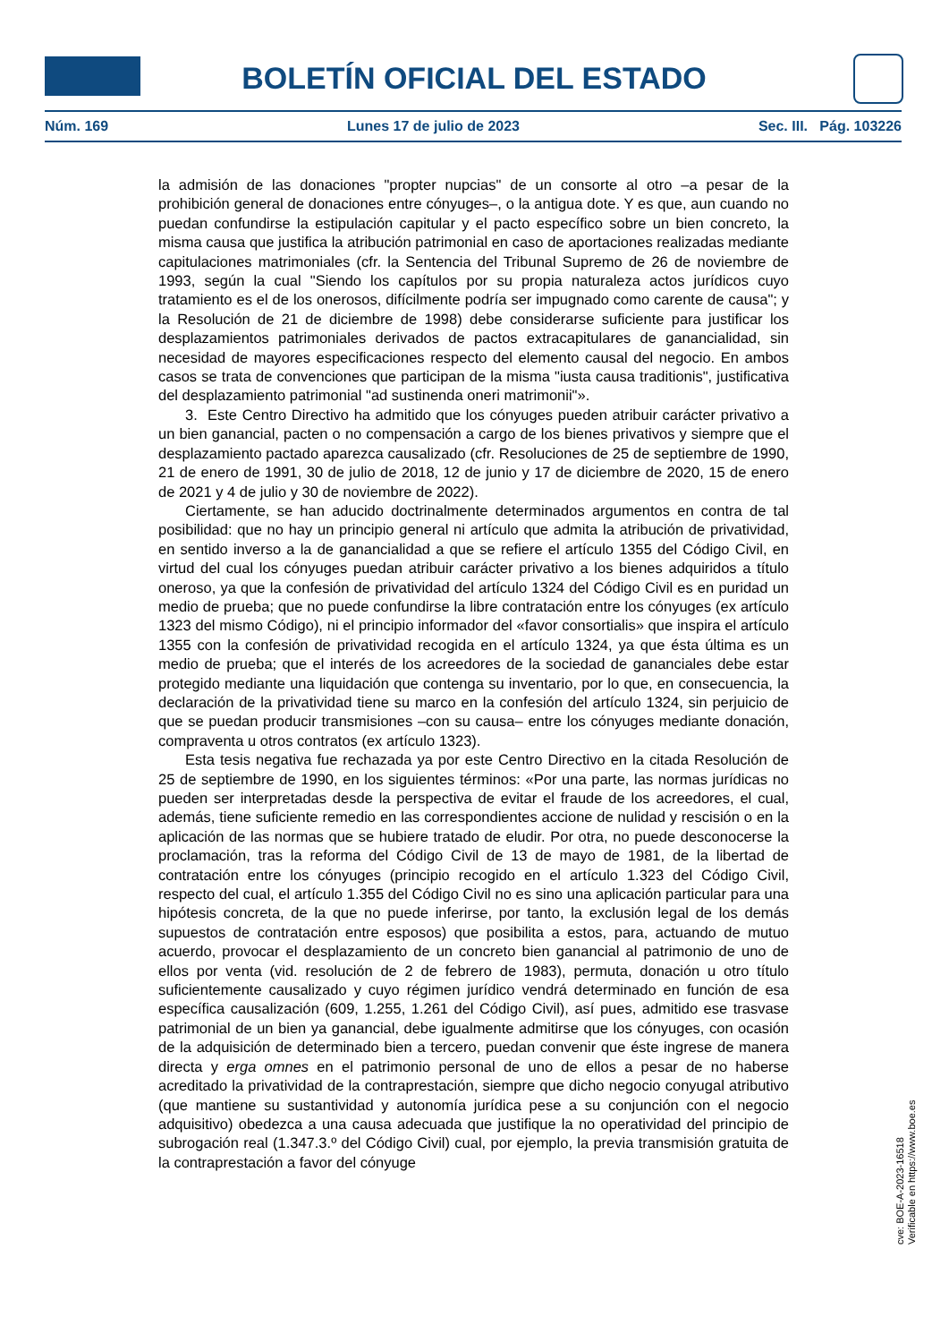BOLETÍN OFICIAL DEL ESTADO
Núm. 169 Lunes 17 de julio de 2023 Sec. III. Pág. 103226
la admisión de las donaciones "propter nupcias" de un consorte al otro –a pesar de la prohibición general de donaciones entre cónyuges–, o la antigua dote. Y es que, aun cuando no puedan confundirse la estipulación capitular y el pacto específico sobre un bien concreto, la misma causa que justifica la atribución patrimonial en caso de aportaciones realizadas mediante capitulaciones matrimoniales (cfr. la Sentencia del Tribunal Supremo de 26 de noviembre de 1993, según la cual "Siendo los capítulos por su propia naturaleza actos jurídicos cuyo tratamiento es el de los onerosos, difícilmente podría ser impugnado como carente de causa"; y la Resolución de 21 de diciembre de 1998) debe considerarse suficiente para justificar los desplazamientos patrimoniales derivados de pactos extracapitulares de ganancialidad, sin necesidad de mayores especificaciones respecto del elemento causal del negocio. En ambos casos se trata de convenciones que participan de la misma "iusta causa traditionis", justificativa del desplazamiento patrimonial "ad sustinenda oneri matrimonii"».
3. Este Centro Directivo ha admitido que los cónyuges pueden atribuir carácter privativo a un bien ganancial, pacten o no compensación a cargo de los bienes privativos y siempre que el desplazamiento pactado aparezca causalizado (cfr. Resoluciones de 25 de septiembre de 1990, 21 de enero de 1991, 30 de julio de 2018, 12 de junio y 17 de diciembre de 2020, 15 de enero de 2021 y 4 de julio y 30 de noviembre de 2022).
Ciertamente, se han aducido doctrinalmente determinados argumentos en contra de tal posibilidad: que no hay un principio general ni artículo que admita la atribución de privatividad, en sentido inverso a la de ganancialidad a que se refiere el artículo 1355 del Código Civil, en virtud del cual los cónyuges puedan atribuir carácter privativo a los bienes adquiridos a título oneroso, ya que la confesión de privatividad del artículo 1324 del Código Civil es en puridad un medio de prueba; que no puede confundirse la libre contratación entre los cónyuges (ex artículo 1323 del mismo Código), ni el principio informador del «favor consortialis» que inspira el artículo 1355 con la confesión de privatividad recogida en el artículo 1324, ya que ésta última es un medio de prueba; que el interés de los acreedores de la sociedad de gananciales debe estar protegido mediante una liquidación que contenga su inventario, por lo que, en consecuencia, la declaración de la privatividad tiene su marco en la confesión del artículo 1324, sin perjuicio de que se puedan producir transmisiones –con su causa– entre los cónyuges mediante donación, compraventa u otros contratos (ex artículo 1323).
Esta tesis negativa fue rechazada ya por este Centro Directivo en la citada Resolución de 25 de septiembre de 1990, en los siguientes términos: «Por una parte, las normas jurídicas no pueden ser interpretadas desde la perspectiva de evitar el fraude de los acreedores, el cual, además, tiene suficiente remedio en las correspondientes accione de nulidad y rescisión o en la aplicación de las normas que se hubiere tratado de eludir. Por otra, no puede desconocerse la proclamación, tras la reforma del Código Civil de 13 de mayo de 1981, de la libertad de contratación entre los cónyuges (principio recogido en el artículo 1.323 del Código Civil, respecto del cual, el artículo 1.355 del Código Civil no es sino una aplicación particular para una hipótesis concreta, de la que no puede inferirse, por tanto, la exclusión legal de los demás supuestos de contratación entre esposos) que posibilita a estos, para, actuando de mutuo acuerdo, provocar el desplazamiento de un concreto bien ganancial al patrimonio de uno de ellos por venta (vid. resolución de 2 de febrero de 1983), permuta, donación u otro título suficientemente causalizado y cuyo régimen jurídico vendrá determinado en función de esa específica causalización (609, 1.255, 1.261 del Código Civil), así pues, admitido ese trasvase patrimonial de un bien ya ganancial, debe igualmente admitirse que los cónyuges, con ocasión de la adquisición de determinado bien a tercero, puedan convenir que éste ingrese de manera directa y erga omnes en el patrimonio personal de uno de ellos a pesar de no haberse acreditado la privatividad de la contraprestación, siempre que dicho negocio conyugal atributivo (que mantiene su sustantividad y autonomía jurídica pese a su conjunción con el negocio adquisitivo) obedezca a una causa adecuada que justifique la no operatividad del principio de subrogación real (1.347.3.º del Código Civil) cual, por ejemplo, la previa transmisión gratuita de la contraprestación a favor del cónyuge
cve: BOE-A-2023-16518
Verificable en https://www.boe.es